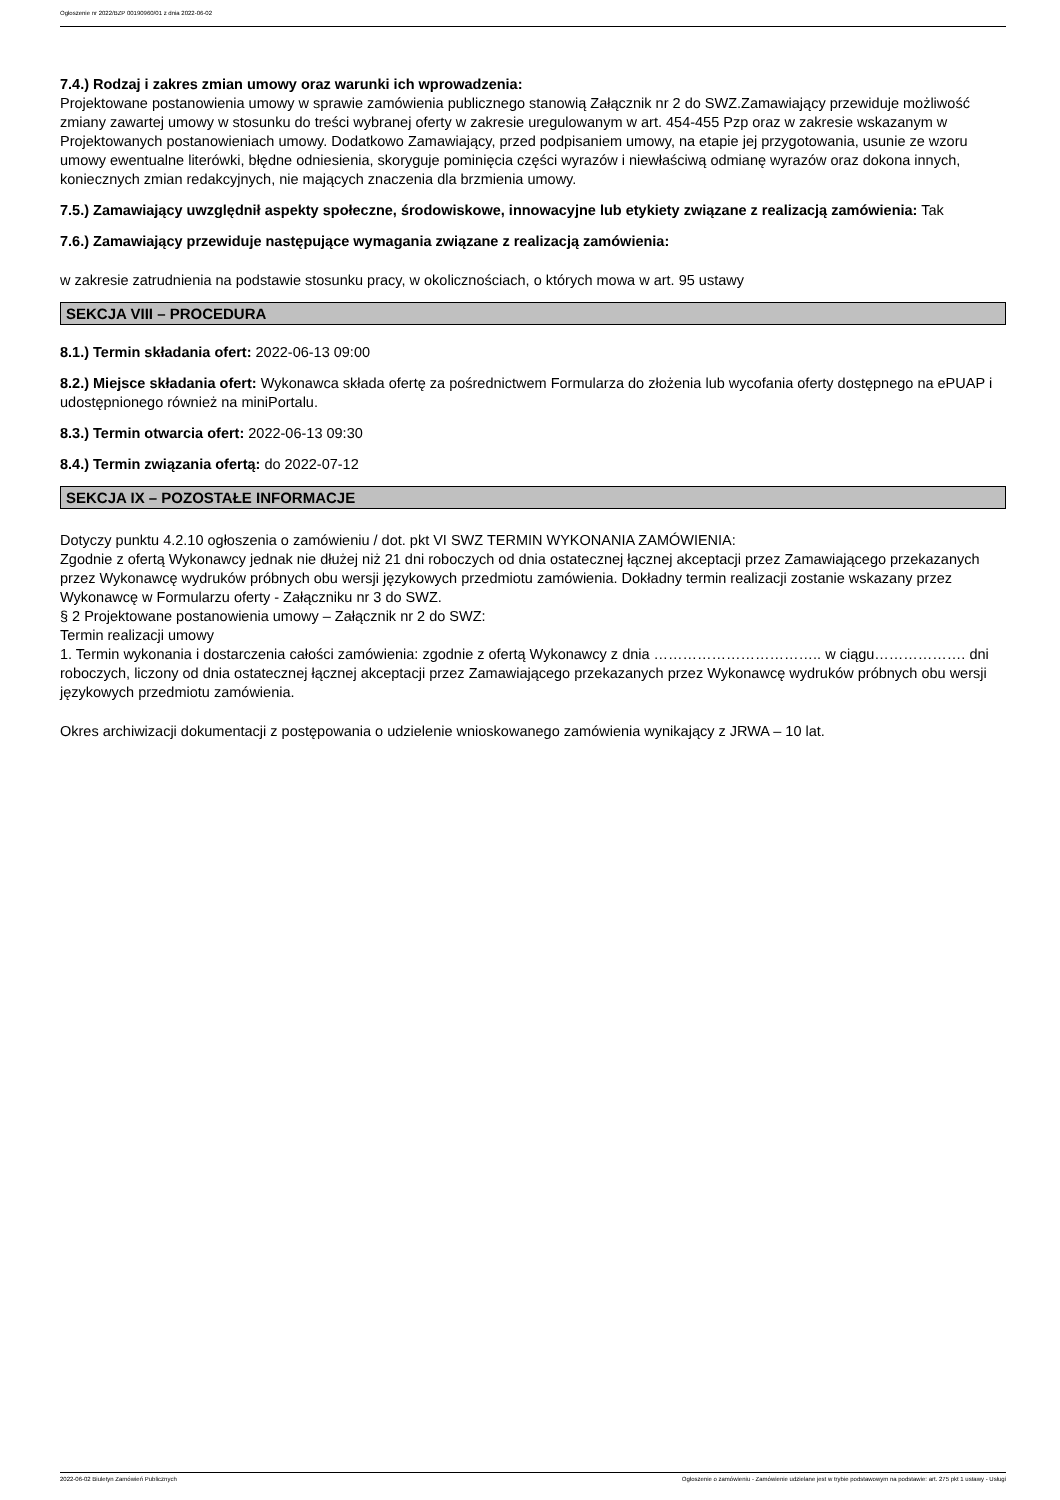Ogłoszenie nr 2022/BZP 00190960/01 z dnia 2022-06-02
7.4.) Rodzaj i zakres zmian umowy oraz warunki ich wprowadzenia:
Projektowane postanowienia umowy w sprawie zamówienia publicznego stanowią Załącznik nr 2 do SWZ.Zamawiający przewiduje możliwość zmiany zawartej umowy w stosunku do treści wybranej oferty w zakresie uregulowanym w art. 454-455 Pzp oraz w zakresie wskazanym w Projektowanych postanowieniach umowy. Dodatkowo Zamawiający, przed podpisaniem umowy, na etapie jej przygotowania, usunie ze wzoru umowy ewentualne literówki, błędne odniesienia, skoryguje pominięcia części wyrazów i niewłaściwą odmianę wyrazów oraz dokona innych, koniecznych zmian redakcyjnych, nie mających znaczenia dla brzmienia umowy.
7.5.) Zamawiający uwzględnił aspekty społeczne, środowiskowe, innowacyjne lub etykiety związane z realizacją zamówienia: Tak
7.6.) Zamawiający przewiduje następujące wymagania związane z realizacją zamówienia:
w zakresie zatrudnienia na podstawie stosunku pracy, w okolicznościach, o których mowa w art. 95 ustawy
SEKCJA VIII – PROCEDURA
8.1.) Termin składania ofert: 2022-06-13 09:00
8.2.) Miejsce składania ofert: Wykonawca składa ofertę za pośrednictwem Formularza do złożenia lub wycofania oferty dostępnego na ePUAP i udostępnionego również na miniPortalu.
8.3.) Termin otwarcia ofert: 2022-06-13 09:30
8.4.) Termin związania ofertą: do 2022-07-12
SEKCJA IX – POZOSTAŁE INFORMACJE
Dotyczy punktu 4.2.10 ogłoszenia o zamówieniu / dot. pkt VI SWZ TERMIN WYKONANIA ZAMÓWIENIA:
Zgodnie z ofertą Wykonawcy jednak nie dłużej niż 21 dni roboczych od dnia ostatecznej łącznej akceptacji przez Zamawiającego przekazanych przez Wykonawcę wydruków próbnych obu wersji językowych przedmiotu zamówienia. Dokładny termin realizacji zostanie wskazany przez Wykonawcę w Formularzu oferty - Załączniku nr 3 do SWZ.
§ 2 Projektowane postanowienia umowy – Załącznik nr 2 do SWZ:
Termin realizacji umowy
1. Termin wykonania i dostarczenia całości zamówienia: zgodnie z ofertą Wykonawcy z dnia …………………………….. w ciągu………………. dni roboczych, liczony od dnia ostatecznej łącznej akceptacji przez Zamawiającego przekazanych przez Wykonawcę wydruków próbnych obu wersji językowych przedmiotu zamówienia.
Okres archiwizacji dokumentacji z postępowania o udzielenie wnioskowanego zamówienia wynikający z JRWA – 10 lat.
2022-06-02 Biuletyn Zamówień Publicznych Ogłoszenie o zamówieniu - Zamówienie udzielane jest w trybie podstawowym na podstawie: art. 275 pkt 1 ustawy - Usługi